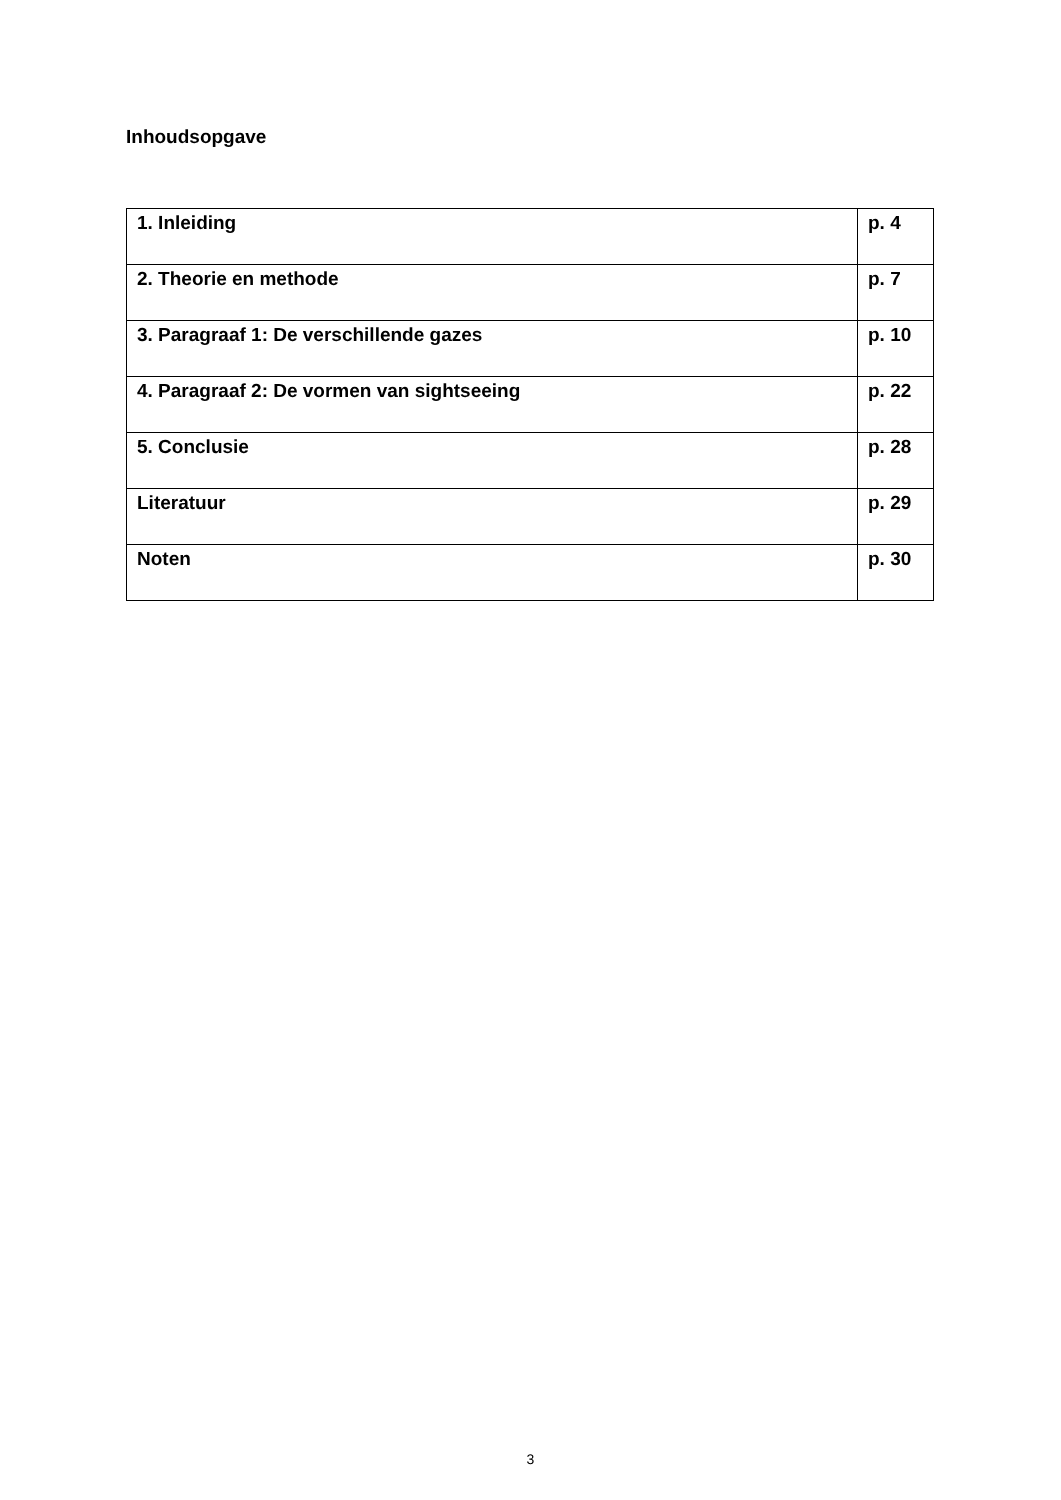Inhoudsopgave
| 1. Inleiding | p. 4 |
| 2. Theorie en methode | p. 7 |
| 3. Paragraaf 1: De verschillende gazes | p. 10 |
| 4. Paragraaf 2: De vormen van sightseeing | p. 22 |
| 5. Conclusie | p. 28 |
| Literatuur | p. 29 |
| Noten | p. 30 |
3